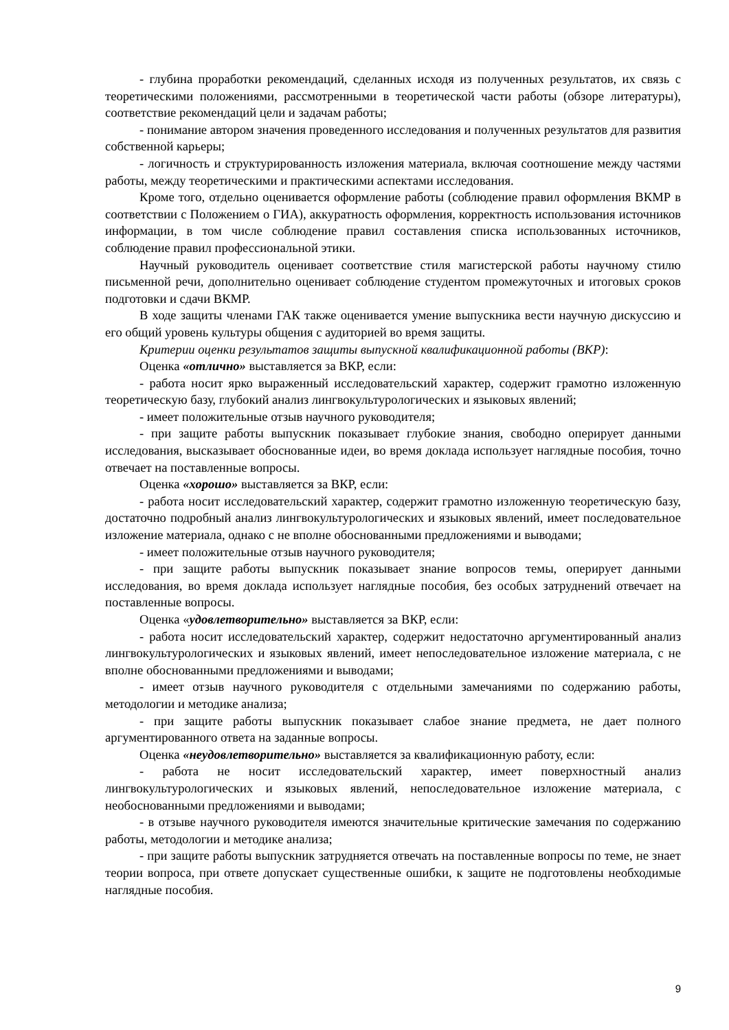- глубина проработки рекомендаций, сделанных исходя из полученных результатов, их связь с теоретическими положениями, рассмотренными в теоретической части работы (обзоре литературы), соответствие рекомендаций цели и задачам работы;
- понимание автором значения проведенного исследования и полученных результатов для развития собственной карьеры;
- логичность и структурированность изложения материала, включая соотношение между частями работы, между теоретическими и практическими аспектами исследования.
Кроме того, отдельно оценивается оформление работы (соблюдение правил оформления ВКМР в соответствии с Положением о ГИА), аккуратность оформления, корректность использования источников информации, в том числе соблюдение правил составления списка использованных источников, соблюдение правил профессиональной этики.
Научный руководитель оценивает соответствие стиля магистерской работы научному стилю письменной речи, дополнительно оценивает соблюдение студентом промежуточных и итоговых сроков подготовки и сдачи ВКМР.
В ходе защиты членами ГАК также оценивается умение выпускника вести научную дискуссию и его общий уровень культуры общения с аудиторией во время защиты.
Критерии оценки результатов защиты выпускной квалификационной работы (ВКР):
Оценка «отлично» выставляется за ВКР, если:
- работа носит ярко выраженный исследовательский характер, содержит грамотно изложенную теоретическую базу, глубокий анализ лингвокультурологических и языковых явлений;
- имеет положительные отзыв научного руководителя;
- при защите работы выпускник показывает глубокие знания, свободно оперирует данными исследования, высказывает обоснованные идеи, во время доклада использует наглядные пособия, точно отвечает на поставленные вопросы.
Оценка «хорошо» выставляется за ВКР, если:
- работа носит исследовательский характер, содержит грамотно изложенную теоретическую базу, достаточно подробный анализ лингвокультурологических и языковых явлений, имеет последовательное изложение материала, однако с не вполне обоснованными предложениями и выводами;
- имеет положительные отзыв научного руководителя;
- при защите работы выпускник показывает знание вопросов темы, оперирует данными исследования, во время доклада использует наглядные пособия, без особых затруднений отвечает на поставленные вопросы.
Оценка «удовлетворительно» выставляется за ВКР, если:
- работа носит исследовательский характер, содержит недостаточно аргументированный анализ лингвокультурологических и языковых явлений, имеет непоследовательное изложение материала, с не вполне обоснованными предложениями и выводами;
- имеет отзыв научного руководителя с отдельными замечаниями по содержанию работы, методологии и методике анализа;
- при защите работы выпускник показывает слабое знание предмета, не дает полного аргументированного ответа на заданные вопросы.
Оценка «неудовлетворительно» выставляется за квалификационную работу, если:
- работа не носит исследовательский характер, имеет поверхностный анализ лингвокультурологических и языковых явлений, непоследовательное изложение материала, с необоснованными предложениями и выводами;
- в отзыве научного руководителя имеются значительные критические замечания по содержанию работы, методологии и методике анализа;
- при защите работы выпускник затрудняется отвечать на поставленные вопросы по теме, не знает теории вопроса, при ответе допускает существенные ошибки, к защите не подготовлены необходимые наглядные пособия.
9